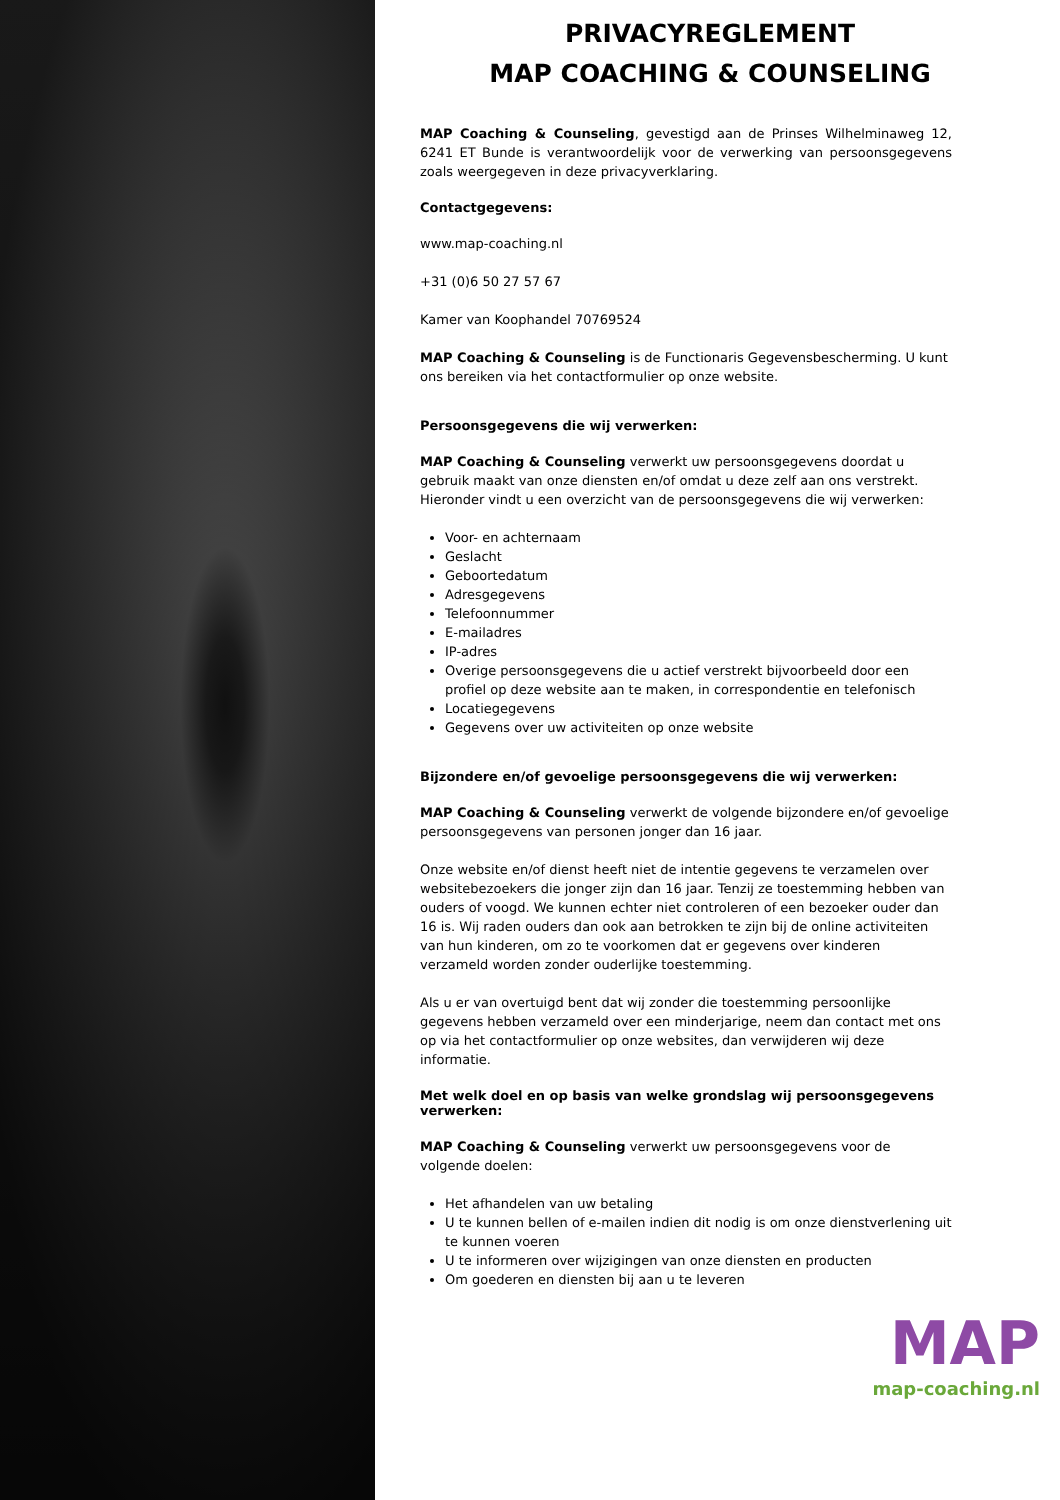PRIVACYREGLEMENT
MAP COACHING & COUNSELING
MAP Coaching & Counseling, gevestigd aan de Prinses Wilhelminaweg 12, 6241 ET Bunde is verantwoordelijk voor de verwerking van persoonsgegevens zoals weergegeven in deze privacyverklaring.
Contactgegevens:
www.map-coaching.nl
+31 (0)6 50 27 57 67
Kamer van Koophandel 70769524
MAP Coaching & Counseling is de Functionaris Gegevensbescherming. U kunt ons bereiken via het contactformulier op onze website.
Persoonsgegevens die wij verwerken:
MAP Coaching & Counseling verwerkt uw persoonsgegevens doordat u gebruik maakt van onze diensten en/of omdat u deze zelf aan ons verstrekt. Hieronder vindt u een overzicht van de persoonsgegevens die wij verwerken:
Voor- en achternaam
Geslacht
Geboortedatum
Adresgegevens
Telefoonnummer
E-mailadres
IP-adres
Overige persoonsgegevens die u actief verstrekt bijvoorbeeld door een profiel op deze website aan te maken, in correspondentie en telefonisch
Locatiegegevens
Gegevens over uw activiteiten op onze website
Bijzondere en/of gevoelige persoonsgegevens die wij verwerken:
MAP Coaching & Counseling verwerkt de volgende bijzondere en/of gevoelige persoonsgegevens van personen jonger dan 16 jaar.
Onze website en/of dienst heeft niet de intentie gegevens te verzamelen over websitebezoekers die jonger zijn dan 16 jaar. Tenzij ze toestemming hebben van ouders of voogd. We kunnen echter niet controleren of een bezoeker ouder dan 16 is. Wij raden ouders dan ook aan betrokken te zijn bij de online activiteiten van hun kinderen, om zo te voorkomen dat er gegevens over kinderen verzameld worden zonder ouderlijke toestemming.
Als u er van overtuigd bent dat wij zonder die toestemming persoonlijke gegevens hebben verzameld over een minderjarige, neem dan contact met ons op via het contactformulier op onze websites, dan verwijderen wij deze informatie.
Met welk doel en op basis van welke grondslag wij persoonsgegevens verwerken:
MAP Coaching & Counseling verwerkt uw persoonsgegevens voor de volgende doelen:
Het afhandelen van uw betaling
U te kunnen bellen of e-mailen indien dit nodig is om onze dienstverlening uit te kunnen voeren
U te informeren over wijzigingen van onze diensten en producten
Om goederen en diensten bij aan u te leveren
MAP
map-coaching.nl